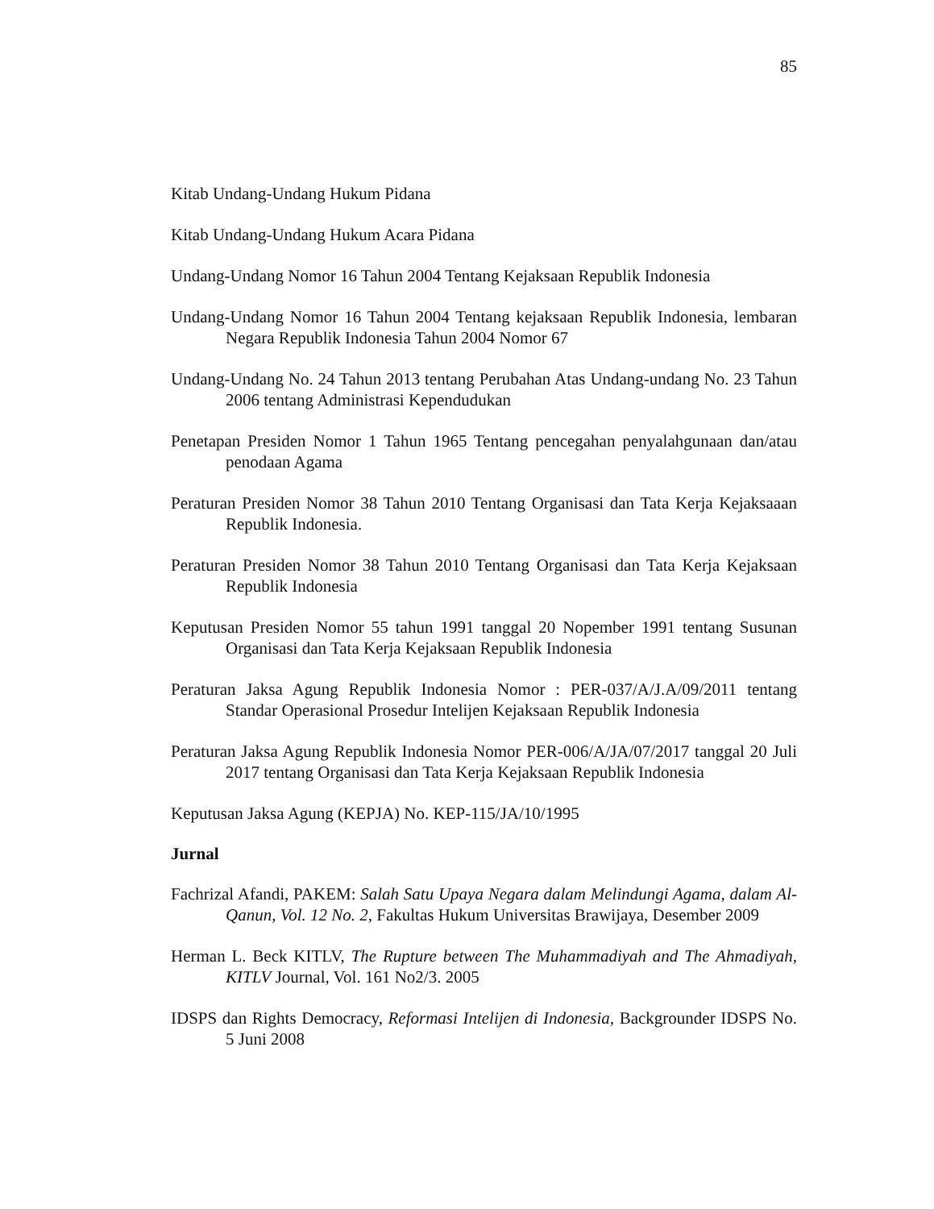85
Kitab Undang-Undang Hukum Pidana
Kitab Undang-Undang Hukum Acara Pidana
Undang-Undang Nomor 16 Tahun 2004 Tentang Kejaksaan Republik Indonesia
Undang-Undang Nomor 16 Tahun 2004 Tentang kejaksaan Republik Indonesia, lembaran Negara Republik Indonesia Tahun 2004 Nomor 67
Undang-Undang No. 24 Tahun 2013 tentang Perubahan Atas Undang-undang No. 23 Tahun 2006 tentang Administrasi Kependudukan
Penetapan Presiden Nomor 1 Tahun 1965 Tentang pencegahan penyalahgunaan dan/atau penodaan Agama
Peraturan Presiden Nomor 38 Tahun 2010 Tentang Organisasi dan Tata Kerja Kejaksaaan Republik Indonesia.
Peraturan Presiden Nomor 38 Tahun 2010 Tentang Organisasi dan Tata Kerja Kejaksaan Republik Indonesia
Keputusan Presiden Nomor 55 tahun 1991 tanggal 20 Nopember 1991 tentang Susunan Organisasi dan Tata Kerja Kejaksaan Republik Indonesia
Peraturan Jaksa Agung Republik Indonesia Nomor : PER-037/A/J.A/09/2011 tentang Standar Operasional Prosedur Intelijen Kejaksaan Republik Indonesia
Peraturan Jaksa Agung Republik Indonesia Nomor PER-006/A/JA/07/2017 tanggal 20 Juli 2017 tentang Organisasi dan Tata Kerja Kejaksaan Republik Indonesia
Keputusan Jaksa Agung (KEPJA) No. KEP-115/JA/10/1995
Jurnal
Fachrizal Afandi, PAKEM: Salah Satu Upaya Negara dalam Melindungi Agama, dalam Al-Qanun, Vol. 12 No. 2, Fakultas Hukum Universitas Brawijaya, Desember 2009
Herman L. Beck KITLV, The Rupture between The Muhammadiyah and The Ahmadiyah, KITLV Journal, Vol. 161 No2/3. 2005
IDSPS dan Rights Democracy, Reformasi Intelijen di Indonesia, Backgrounder IDSPS No. 5 Juni 2008